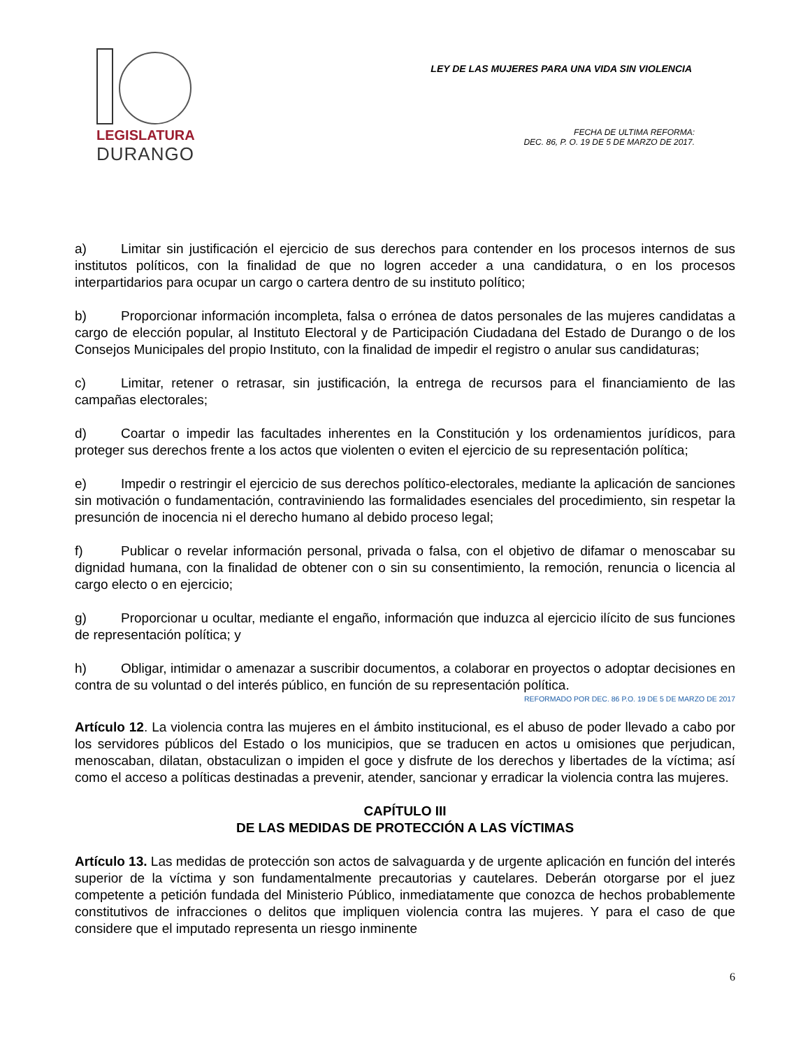LEGISLATURA
DURANGO
LEY DE LAS MUJERES PARA UNA VIDA SIN VIOLENCIA
FECHA DE ULTIMA REFORMA:
DEC. 86, P. O. 19 DE 5 DE MARZO DE 2017.
a) Limitar sin justificación el ejercicio de sus derechos para contender en los procesos internos de sus institutos políticos, con la finalidad de que no logren acceder a una candidatura, o en los procesos interpartidarios para ocupar un cargo o cartera dentro de su instituto político;
b) Proporcionar información incompleta, falsa o errónea de datos personales de las mujeres candidatas a cargo de elección popular, al Instituto Electoral y de Participación Ciudadana del Estado de Durango o de los Consejos Municipales del propio Instituto, con la finalidad de impedir el registro o anular sus candidaturas;
c) Limitar, retener o retrasar, sin justificación, la entrega de recursos para el financiamiento de las campañas electorales;
d) Coartar o impedir las facultades inherentes en la Constitución y los ordenamientos jurídicos, para proteger sus derechos frente a los actos que violenten o eviten el ejercicio de su representación política;
e) Impedir o restringir el ejercicio de sus derechos político-electorales, mediante la aplicación de sanciones sin motivación o fundamentación, contraviniendo las formalidades esenciales del procedimiento, sin respetar la presunción de inocencia ni el derecho humano al debido proceso legal;
f) Publicar o revelar información personal, privada o falsa, con el objetivo de difamar o menoscabar su dignidad humana, con la finalidad de obtener con o sin su consentimiento, la remoción, renuncia o licencia al cargo electo o en ejercicio;
g) Proporcionar u ocultar, mediante el engaño, información que induzca al ejercicio ilícito de sus funciones de representación política; y
h) Obligar, intimidar o amenazar a suscribir documentos, a colaborar en proyectos o adoptar decisiones en contra de su voluntad o del interés público, en función de su representación política.
REFORMADO POR DEC. 86 P.O. 19 DE 5 DE MARZO DE 2017
Artículo 12. La violencia contra las mujeres en el ámbito institucional, es el abuso de poder llevado a cabo por los servidores públicos del Estado o los municipios, que se traducen en actos u omisiones que perjudican, menoscaban, dilatan, obstaculizan o impiden el goce y disfrute de los derechos y libertades de la víctima; así como el acceso a políticas destinadas a prevenir, atender, sancionar y erradicar la violencia contra las mujeres.
CAPÍTULO III
DE LAS MEDIDAS DE PROTECCIÓN A LAS VÍCTIMAS
Artículo 13. Las medidas de protección son actos de salvaguarda y de urgente aplicación en función del interés superior de la víctima y son fundamentalmente precautorias y cautelares. Deberán otorgarse por el juez competente a petición fundada del Ministerio Público, inmediatamente que conozca de hechos probablemente constitutivos de infracciones o delitos que impliquen violencia contra las mujeres. Y para el caso de que considere que el imputado representa un riesgo inminente
6